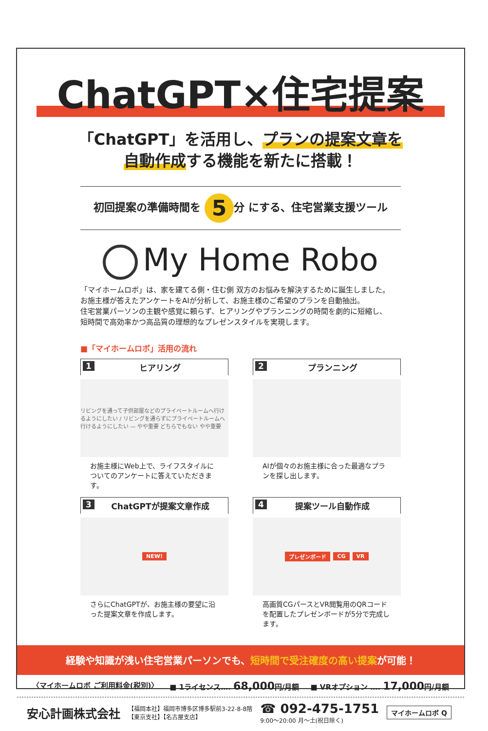ChatGPT×住宅提案
「ChatGPT」を活用し、プランの提案文章を
自動作成する機能を新たに搭載！
初回提案の準備時間を 5 分 にする、住宅営業支援ツール
My Home Robo
「マイホームロボ」は、家を建てる側・住む側 双方のお悩みを解決するために誕生しました。
お施主様が答えたアンケートをAIが分析して、お施主様のご希望のプランを自動抽出。
住宅営業パーソンの主観や感覚に頼らず、ヒアリングやプランニングの時間を劇的に短縮し、
短時間で高効率かつ高品質の理想的なプレゼンスタイルを実現します。
■「マイホームロボ」活用の流れ
1 ヒアリング
リビングを通って子供部屋などのプライベートルームへ行けるようにしたい / リビングを通らずにプライベートルームへ行けるようにしたい — やや重要 どちらでもない やや重要
お施主様にWeb上で、ライフスタイルについてのアンケートに答えていただきます。
2 プランニング
AIが個々のお施主様に合った最適なプランを探し出します。
3 ChatGPTが提案文章作成
NEW!
さらにChatGPTが、お施主様の要望に沿った提案文章を作成します。
4 提案ツール自動作成
プレゼンボード CG VR
高画質CGパースとVR閲覧用のQRコードを配置したプレゼンボードが5分で完成します。
経験や知識が浅い住宅営業パーソンでも、短時間で受注確度の高い提案が可能！
〈マイホームロボ ご利用料金(税別)〉 ■ 1ライセンス…. 68,000円/月額 ■ VRオプション …. 17,000円/月額
安心計画株式会社 【福岡本社】福岡市博多区博多駅前3-22-8-8階
【東京支社】【名古屋支店】 ☎ 092-475-1751
9:00～20:00 月～土(祝日除く) マイホームロボ Q